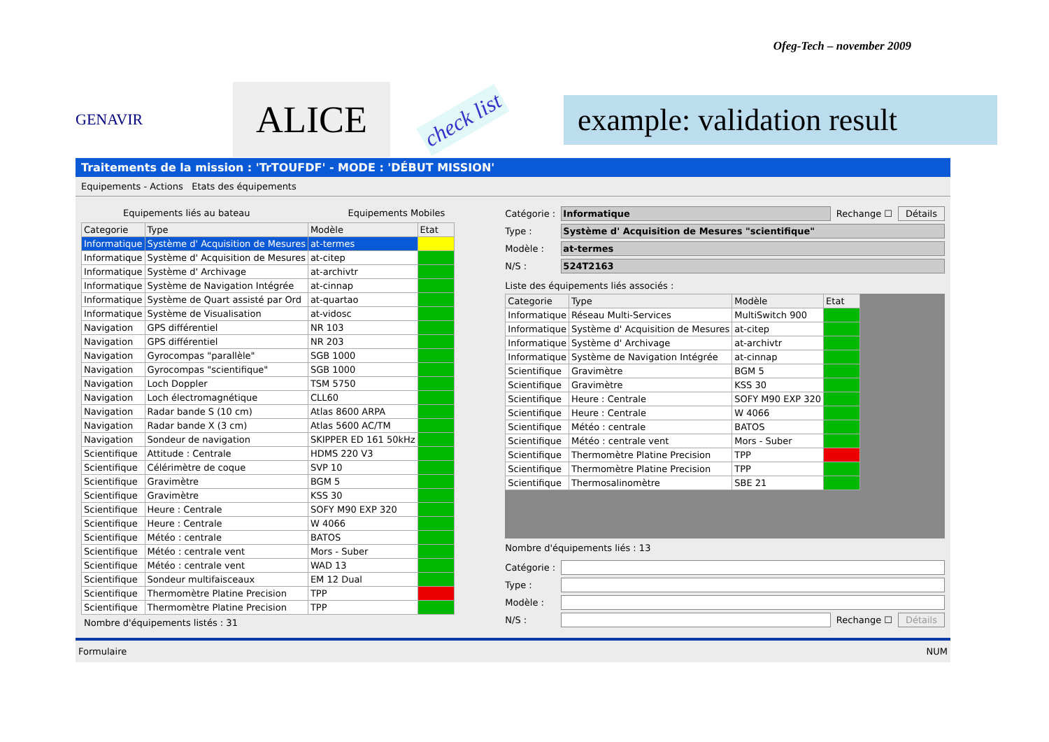Ofeg-Tech – november 2009
GENAVIR
ALICE
check list
example: validation result
Traitements de la mission : 'TrTOUFDF' - MODE : 'DÉBUT MISSION'
Equipements - Actions Etats des équipements
Equipements liés au bateau Equipements Mobiles
| Categorie | Type | Modèle | Etat |
| --- | --- | --- | --- |
| Informatique | Système d' Acquisition de Mesures | at-termes | |
| Informatique | Système d' Acquisition de Mesures | at-citep | |
| Informatique | Système d' Archivage | at-archivtr | |
| Informatique | Système de Navigation Intégrée | at-cinnap | |
| Informatique | Système de Quart assisté par Ord | at-quartao | |
| Informatique | Système de Visualisation | at-vidosc | |
| Navigation | GPS différentiel | NR 103 | |
| Navigation | GPS différentiel | NR 203 | |
| Navigation | Gyrocompas "parallèle" | SGB 1000 | |
| Navigation | Gyrocompas "scientifique" | SGB 1000 | |
| Navigation | Loch Doppler | TSM 5750 | |
| Navigation | Loch électromagnétique | CLL60 | |
| Navigation | Radar bande S (10 cm) | Atlas 8600 ARPA | |
| Navigation | Radar bande X (3 cm) | Atlas 5600 AC/TM | |
| Navigation | Sondeur de navigation | SKIPPER ED 161 50kHz | |
| Scientifique | Attitude : Centrale | HDMS 220 V3 | |
| Scientifique | Célérimètre de coque | SVP 10 | |
| Scientifique | Gravimètre | BGM 5 | |
| Scientifique | Gravimètre | KSS 30 | |
| Scientifique | Heure : Centrale | SOFY M90 EXP 320 | |
| Scientifique | Heure : Centrale | W 4066 | |
| Scientifique | Météo : centrale | BATOS | |
| Scientifique | Météo : centrale vent | Mors - Suber | |
| Scientifique | Météo : centrale vent | WAD 13 | |
| Scientifique | Sondeur multifaisceaux | EM 12 Dual | |
| Scientifique | Thermomètre Platine Precision | TPP | |
| Scientifique | Thermomètre Platine Precision | TPP | |
Nombre d'équipements listés : 31
Catégorie :
Informatique
Rechange ☐ Détails
Type :
Système d' Acquisition de Mesures "scientifique"
Modèle : at-termes
N/S : 524T2163
Liste des équipements liés associés :
| Categorie | Type | Modèle | Etat |
| --- | --- | --- | --- |
| Informatique | Réseau Multi-Services | MultiSwitch 900 | |
| Informatique | Système d' Acquisition de Mesures | at-citep | |
| Informatique | Système d' Archivage | at-archivtr | |
| Informatique | Système de Navigation Intégrée | at-cinnap | |
| Scientifique | Gravimètre | BGM 5 | |
| Scientifique | Gravimètre | KSS 30 | |
| Scientifique | Heure : Centrale | SOFY M90 EXP 320 | |
| Scientifique | Heure : Centrale | W 4066 | |
| Scientifique | Météo : centrale | BATOS | |
| Scientifique | Météo : centrale vent | Mors - Suber | |
| Scientifique | Thermomètre Platine Precision | TPP | |
| Scientifique | Thermomètre Platine Precision | TPP | |
| Scientifique | Thermosalinomètre | SBE 21 | |
Nombre d'équipements liés : 13
Catégorie :
Type :
Modèle :
N/S :
Rechange ☐ Détails
Formulaire NUM